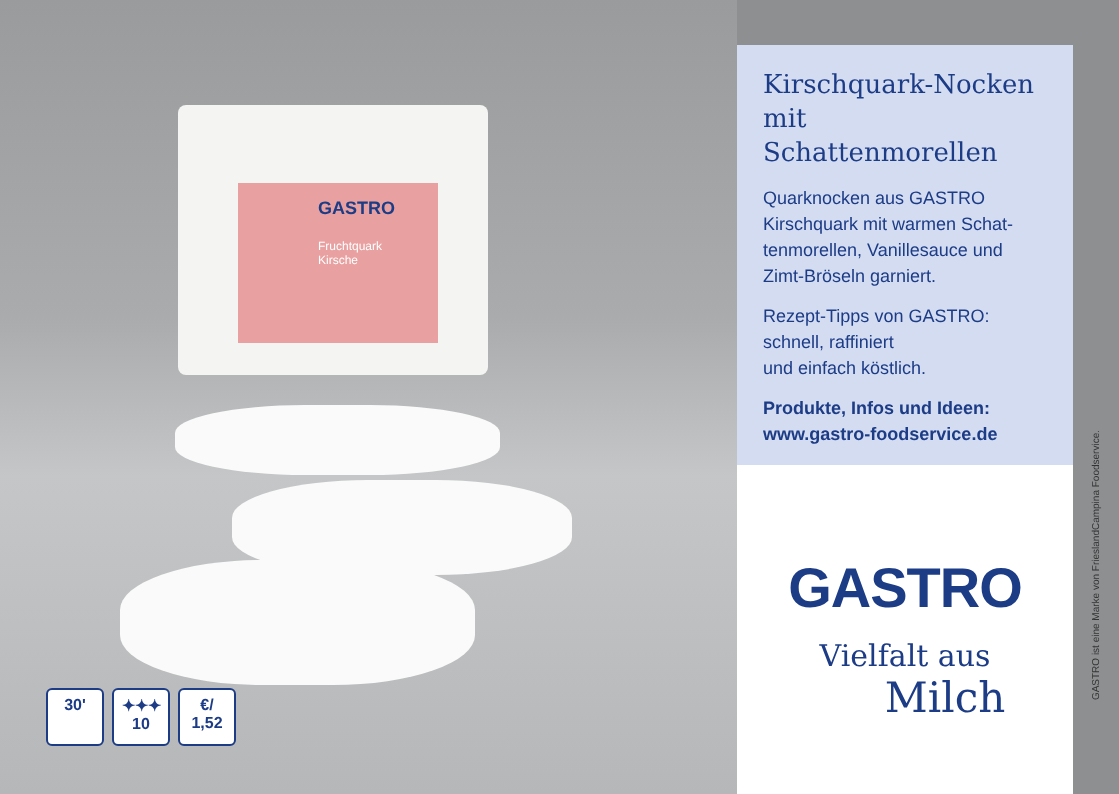GASTRO
Fruchtquark
Kirsche
30' ✦✦✦
10
€/
1,52
Kirschquark-Nocken mit Schattenmorellen
Quarknocken aus GASTRO Kirschquark mit warmen Schat­tenmorellen, Vanillesauce und Zimt-Bröseln garniert.
Rezept-Tipps von GASTRO:
schnell, raffiniert
und einfach köstlich.
Produkte, Infos und Ideen:
www.gastro-foodservice.de
GASTRO
Vielfalt aus
Milch
GASTRO ist eine Marke von FrieslandCampina Foodservice.